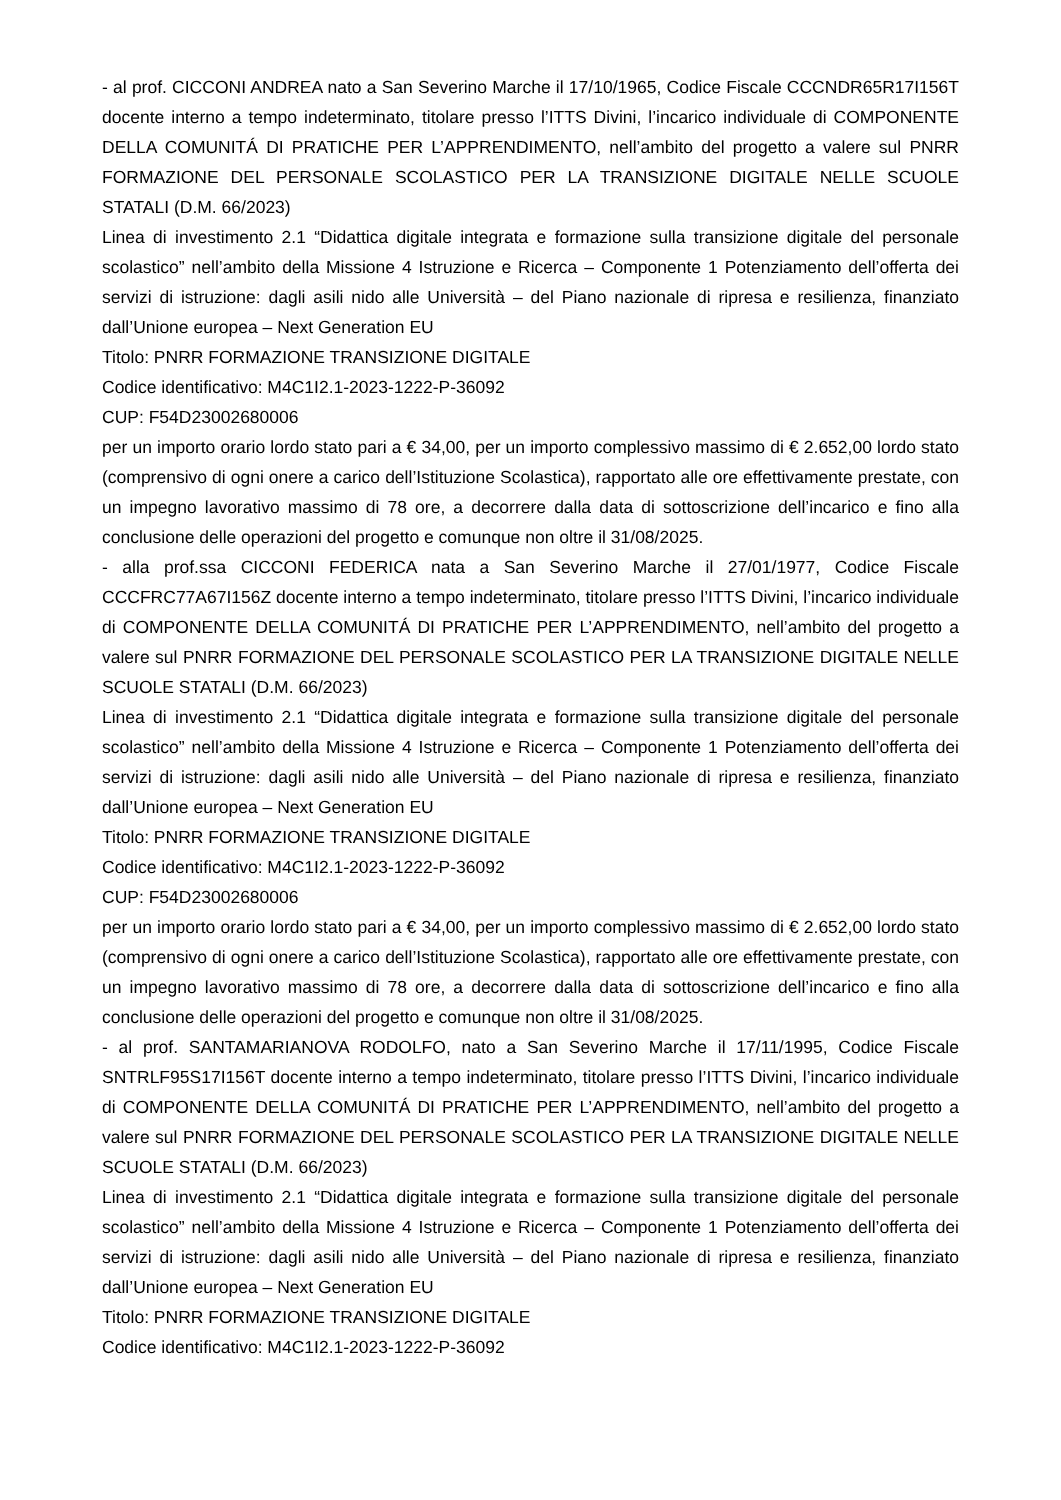- al prof. CICCONI ANDREA nato a San Severino Marche il 17/10/1965, Codice Fiscale CCCNDR65R17I156T docente interno a tempo indeterminato, titolare presso l’ITTS Divini, l’incarico individuale di COMPONENTE DELLA COMUNITÁ DI PRATICHE PER L’APPRENDIMENTO, nell’ambito del progetto a valere sul PNRR FORMAZIONE DEL PERSONALE SCOLASTICO PER LA TRANSIZIONE DIGITALE NELLE SCUOLE STATALI (D.M. 66/2023)
Linea di investimento 2.1 “Didattica digitale integrata e formazione sulla transizione digitale del personale scolastico” nell’ambito della Missione 4 Istruzione e Ricerca – Componente 1 Potenziamento dell’offerta dei servizi di istruzione: dagli asili nido alle Università – del Piano nazionale di ripresa e resilienza, finanziato dall’Unione europea – Next Generation EU
Titolo: PNRR FORMAZIONE TRANSIZIONE DIGITALE
Codice identificativo: M4C1I2.1-2023-1222-P-36092
CUP: F54D23002680006
per un importo orario lordo stato pari a € 34,00, per un importo complessivo massimo di € 2.652,00 lordo stato (comprensivo di ogni onere a carico dell’Istituzione Scolastica), rapportato alle ore effettivamente prestate, con un impegno lavorativo massimo di 78 ore, a decorrere dalla data di sottoscrizione dell’incarico e fino alla conclusione delle operazioni del progetto e comunque non oltre il 31/08/2025.
- alla prof.ssa CICCONI FEDERICA nata a San Severino Marche il 27/01/1977, Codice Fiscale CCCFRC77A67I156Z docente interno a tempo indeterminato, titolare presso l’ITTS Divini, l’incarico individuale di COMPONENTE DELLA COMUNITÁ DI PRATICHE PER L’APPRENDIMENTO, nell’ambito del progetto a valere sul PNRR FORMAZIONE DEL PERSONALE SCOLASTICO PER LA TRANSIZIONE DIGITALE NELLE SCUOLE STATALI (D.M. 66/2023)
Linea di investimento 2.1 “Didattica digitale integrata e formazione sulla transizione digitale del personale scolastico” nell’ambito della Missione 4 Istruzione e Ricerca – Componente 1 Potenziamento dell’offerta dei servizi di istruzione: dagli asili nido alle Università – del Piano nazionale di ripresa e resilienza, finanziato dall’Unione europea – Next Generation EU
Titolo: PNRR FORMAZIONE TRANSIZIONE DIGITALE
Codice identificativo: M4C1I2.1-2023-1222-P-36092
CUP: F54D23002680006
per un importo orario lordo stato pari a € 34,00, per un importo complessivo massimo di € 2.652,00 lordo stato (comprensivo di ogni onere a carico dell’Istituzione Scolastica), rapportato alle ore effettivamente prestate, con un impegno lavorativo massimo di 78 ore, a decorrere dalla data di sottoscrizione dell’incarico e fino alla conclusione delle operazioni del progetto e comunque non oltre il 31/08/2025.
- al prof. SANTAMARIANOVA RODOLFO, nato a San Severino Marche il 17/11/1995, Codice Fiscale SNTRLF95S17I156T docente interno a tempo indeterminato, titolare presso l’ITTS Divini, l’incarico individuale di COMPONENTE DELLA COMUNITÁ DI PRATICHE PER L’APPRENDIMENTO, nell’ambito del progetto a valere sul PNRR FORMAZIONE DEL PERSONALE SCOLASTICO PER LA TRANSIZIONE DIGITALE NELLE SCUOLE STATALI (D.M. 66/2023)
Linea di investimento 2.1 “Didattica digitale integrata e formazione sulla transizione digitale del personale scolastico” nell’ambito della Missione 4 Istruzione e Ricerca – Componente 1 Potenziamento dell’offerta dei servizi di istruzione: dagli asili nido alle Università – del Piano nazionale di ripresa e resilienza, finanziato dall’Unione europea – Next Generation EU
Titolo: PNRR FORMAZIONE TRANSIZIONE DIGITALE
Codice identificativo: M4C1I2.1-2023-1222-P-36092